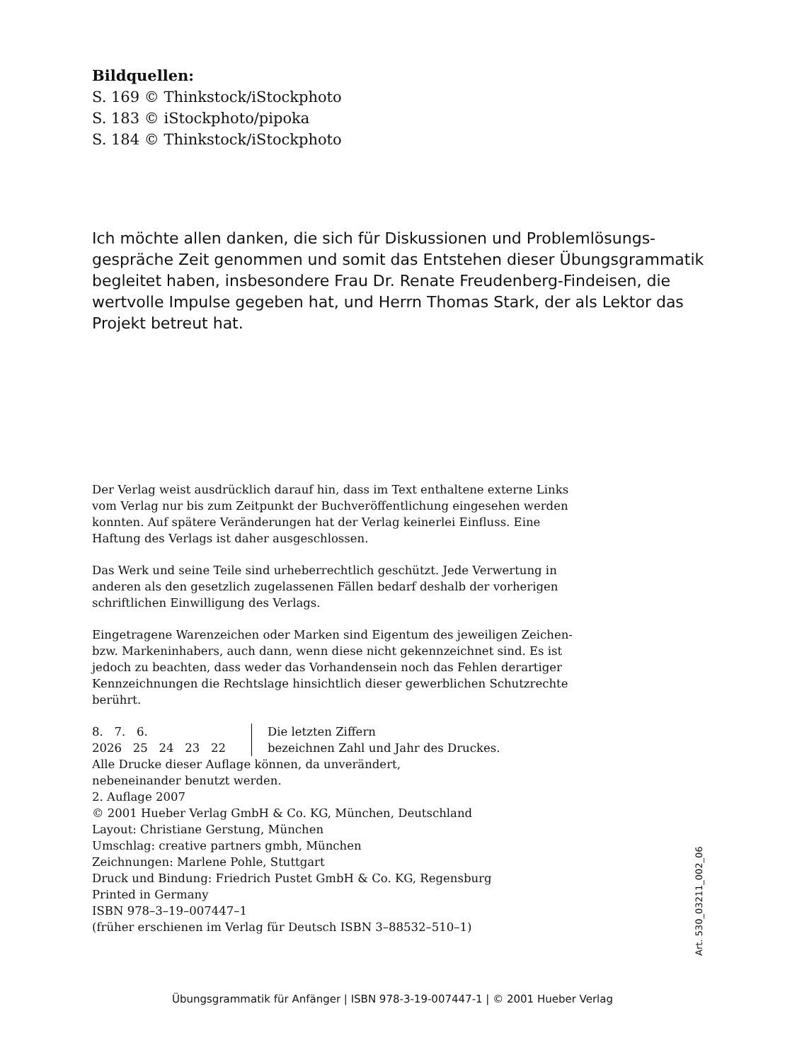Bildquellen:
S. 169 © Thinkstock/iStockphoto
S. 183 © iStockphoto/pipoka
S. 184 © Thinkstock/iStockphoto
Ich möchte allen danken, die sich für Diskussionen und Problemlösungs­gespräche Zeit genommen und somit das Entstehen dieser Übungsgrammatik begleitet haben, insbesondere Frau Dr. Renate Freudenberg-Findeisen, die wertvolle Impulse gegeben hat, und Herrn Thomas Stark, der als Lektor das Projekt betreut hat.
Der Verlag weist ausdrücklich darauf hin, dass im Text enthaltene externe Links vom Verlag nur bis zum Zeitpunkt der Buchveröffentlichung eingesehen werden konnten. Auf spätere Veränderungen hat der Verlag keinerlei Einfluss. Eine Haftung des Verlags ist daher ausgeschlossen.
Das Werk und seine Teile sind urheberrechtlich geschützt. Jede Verwertung in anderen als den gesetzlich zugelassenen Fällen bedarf deshalb der vorherigen schriftlichen Einwilligung des Verlags.
Eingetragene Warenzeichen oder Marken sind Eigentum des jeweiligen Zeichen- bzw. Markeninhabers, auch dann, wenn diese nicht gekennzeichnet sind. Es ist jedoch zu beachten, dass weder das Vorhandensein noch das Fehlen derartiger Kennzeichnungen die Rechtslage hinsichtlich dieser gewerblichen Schutzrechte berührt.
8. 7. 6.
2026 25 24 23 22
Die letzten Ziffern
bezeichnen Zahl und Jahr des Druckes.
Alle Drucke dieser Auflage können, da unverändert,
nebeneinander benutzt werden.
2. Auflage 2007
© 2001 Hueber Verlag GmbH & Co. KG, München, Deutschland
Layout: Christiane Gerstung, München
Umschlag: creative partners gmbh, München
Zeichnungen: Marlene Pohle, Stuttgart
Druck und Bindung: Friedrich Pustet GmbH & Co. KG, Regensburg
Printed in Germany
ISBN 978–3–19–007447–1
(früher erschienen im Verlag für Deutsch ISBN 3–88532–510–1)
Art. 530_03211_002_06
Übungsgrammatik für Anfänger | ISBN 978-3-19-007447-1 | © 2001 Hueber Verlag